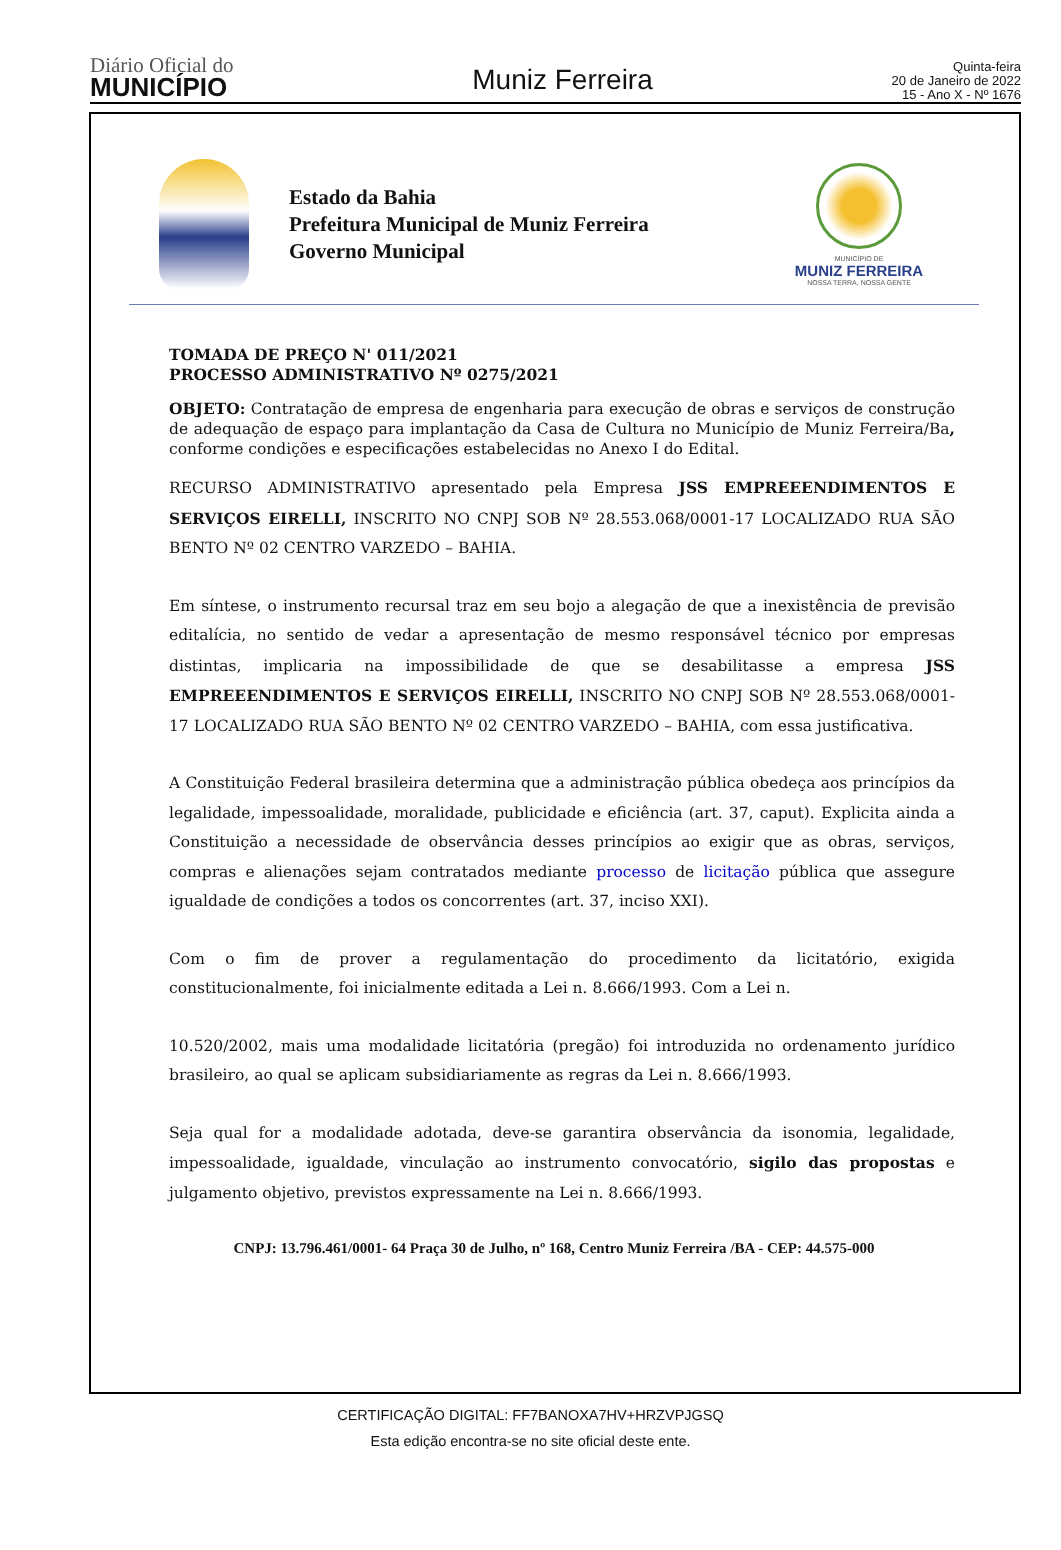Diário Oficial do
MUNICÍPIO
Muniz Ferreira
Quinta-feira
20 de Janeiro de 2022
15 - Ano X - Nº 1676
Estado da Bahia
Prefeitura Municipal de Muniz Ferreira
Governo Municipal
MUNICÍPIO DE
MUNIZ FERREIRA
NOSSA TERRA, NOSSA GENTE
TOMADA DE PREÇO N' 011/2021
PROCESSO ADMINISTRATIVO Nº 0275/2021
OBJETO: Contratação de empresa de engenharia para execução de obras e serviços de construção de adequação de espaço para implantação da Casa de Cultura no Município de Muniz Ferreira/Ba, conforme condições e especificações estabelecidas no Anexo I do Edital.
RECURSO ADMINISTRATIVO apresentado pela Empresa JSS EMPREEENDIMENTOS E SERVIÇOS EIRELLI, INSCRITO NO CNPJ SOB Nº 28.553.068/0001-17 LOCALIZADO RUA SÃO BENTO Nº 02 CENTRO VARZEDO – BAHIA.
Em síntese, o instrumento recursal traz em seu bojo a alegação de que a inexistência de previsão editalícia, no sentido de vedar a apresentação de mesmo responsável técnico por empresas distintas, implicaria na impossibilidade de que se desabilitasse a empresa JSS EMPREEENDIMENTOS E SERVIÇOS EIRELLI, INSCRITO NO CNPJ SOB Nº 28.553.068/0001-17 LOCALIZADO RUA SÃO BENTO Nº 02 CENTRO VARZEDO – BAHIA, com essa justificativa.
A Constituição Federal brasileira determina que a administração pública obedeça aos princípios da legalidade, impessoalidade, moralidade, publicidade e eficiência (art. 37, caput). Explicita ainda a Constituição a necessidade de observância desses princípios ao exigir que as obras, serviços, compras e alienações sejam contratados mediante processo de licitação pública que assegure igualdade de condições a todos os concorrentes (art. 37, inciso XXI).
Com o fim de prover a regulamentação do procedimento da licitatório, exigida constitucionalmente, foi inicialmente editada a Lei n. 8.666/1993. Com a Lei n.
10.520/2002, mais uma modalidade licitatória (pregão) foi introduzida no ordenamento jurídico brasileiro, ao qual se aplicam subsidiariamente as regras da Lei n. 8.666/1993.
Seja qual for a modalidade adotada, deve-se garantira observância da isonomia, legalidade, impessoalidade, igualdade, vinculação ao instrumento convocatório, sigilo das propostas e julgamento objetivo, previstos expressamente na Lei n. 8.666/1993.
CNPJ: 13.796.461/0001- 64 Praça 30 de Julho, nº 168, Centro Muniz Ferreira /BA - CEP: 44.575-000
CERTIFICAÇÃO DIGITAL: FF7BANOXA7HV+HRZVPJGSQ
Esta edição encontra-se no site oficial deste ente.